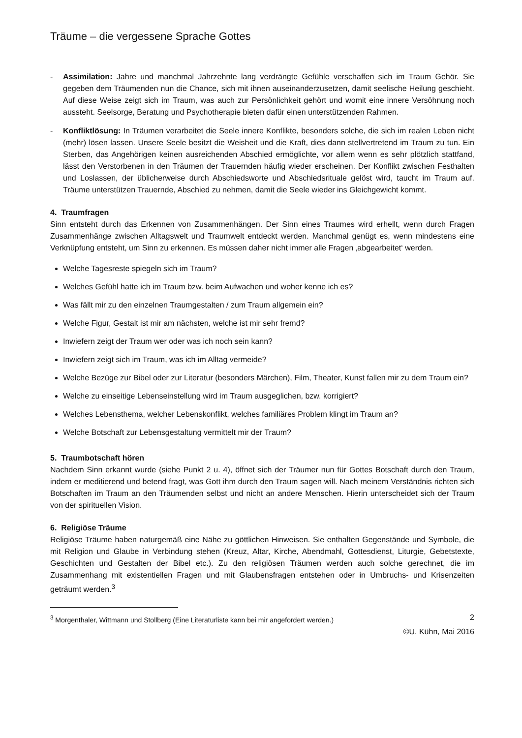Träume – die vergessene Sprache Gottes
- Assimilation: Jahre und manchmal Jahrzehnte lang verdrängte Gefühle verschaffen sich im Traum Gehör. Sie gegeben dem Träumenden nun die Chance, sich mit ihnen auseinanderzusetzen, damit seelische Heilung geschieht. Auf diese Weise zeigt sich im Traum, was auch zur Persönlichkeit gehört und womit eine innere Versöhnung noch aussteht. Seelsorge, Beratung und Psychotherapie bieten dafür einen unterstützenden Rahmen.
- Konfliktlösung: In Träumen verarbeitet die Seele innere Konflikte, besonders solche, die sich im realen Leben nicht (mehr) lösen lassen. Unsere Seele besitzt die Weisheit und die Kraft, dies dann stellvertretend im Traum zu tun. Ein Sterben, das Angehörigen keinen ausreichenden Abschied ermöglichte, vor allem wenn es sehr plötzlich stattfand, lässt den Verstorbenen in den Träumen der Trauernden häufig wieder erscheinen. Der Konflikt zwischen Festhalten und Loslassen, der üblicherweise durch Abschiedsworte und Abschiedsrituale gelöst wird, taucht im Traum auf. Träume unterstützen Trauernde, Abschied zu nehmen, damit die Seele wieder ins Gleichgewicht kommt.
4. Traumfragen
Sinn entsteht durch das Erkennen von Zusammenhängen. Der Sinn eines Traumes wird erhellt, wenn durch Fragen Zusammenhänge zwischen Alltagswelt und Traumwelt entdeckt werden. Manchmal genügt es, wenn mindestens eine Verknüpfung entsteht, um Sinn zu erkennen. Es müssen daher nicht immer alle Fragen ‚abgearbeitet‘ werden.
Welche Tagesreste spiegeln sich im Traum?
Welches Gefühl hatte ich im Traum bzw. beim Aufwachen und woher kenne ich es?
Was fällt mir zu den einzelnen Traumgestalten / zum Traum allgemein ein?
Welche Figur, Gestalt ist mir am nächsten, welche ist mir sehr fremd?
Inwiefern zeigt der Traum wer oder was ich noch sein kann?
Inwiefern zeigt sich im Traum, was ich im Alltag vermeide?
Welche Bezüge zur Bibel oder zur Literatur (besonders Märchen), Film, Theater, Kunst fallen mir zu dem Traum ein?
Welche zu einseitige Lebenseinstellung wird im Traum ausgeglichen, bzw. korrigiert?
Welches Lebensthema, welcher Lebenskonflikt, welches familiäres Problem klingt im Traum an?
Welche Botschaft zur Lebensgestaltung vermittelt mir der Traum?
5. Traumbotschaft hören
Nachdem Sinn erkannt wurde (siehe Punkt 2 u. 4), öffnet sich der Träumer nun für Gottes Botschaft durch den Traum, indem er meditierend und betend fragt, was Gott ihm durch den Traum sagen will. Nach meinem Verständnis richten sich Botschaften im Traum an den Träumenden selbst und nicht an andere Menschen. Hierin unterscheidet sich der Traum von der spirituellen Vision.
6. Religiöse Träume
Religiöse Träume haben naturgemäß eine Nähe zu göttlichen Hinweisen. Sie enthalten Gegenstände und Symbole, die mit Religion und Glaube in Verbindung stehen (Kreuz, Altar, Kirche, Abendmahl, Gottesdienst, Liturgie, Gebetstexte, Geschichten und Gestalten der Bibel etc.). Zu den religiösen Träumen werden auch solche gerechnet, die im Zusammenhang mit existentiellen Fragen und mit Glaubensfragen entstehen oder in Umbruchs- und Krisenzeiten geträumt werden.<sup>3</sup>
<sup>3</sup> Morgenthaler, Wittmann und Stollberg (Eine Literaturliste kann bei mir angefordert werden.) 2
©U. Kühn, Mai 2016